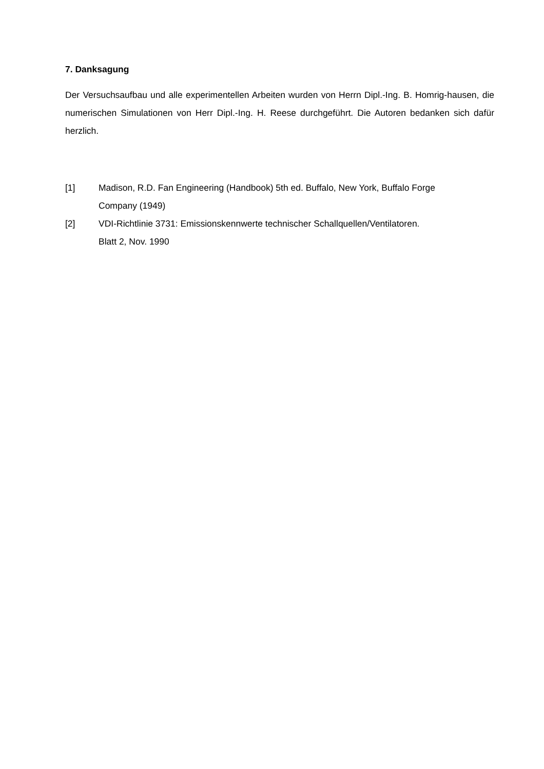7. Danksagung
Der Versuchsaufbau und alle experimentellen Arbeiten wurden von Herrn Dipl.-Ing. B. Homrig-hausen, die numerischen Simulationen von Herr Dipl.-Ing. H. Reese durchgeführt. Die Autoren bedanken sich dafür herzlich.
[1] Madison, R.D. Fan Engineering (Handbook) 5th ed. Buffalo, New York, Buffalo Forge
Company (1949)
[2] VDI-Richtlinie 3731: Emissionskennwerte technischer Schallquellen/Ventilatoren.
Blatt 2, Nov. 1990